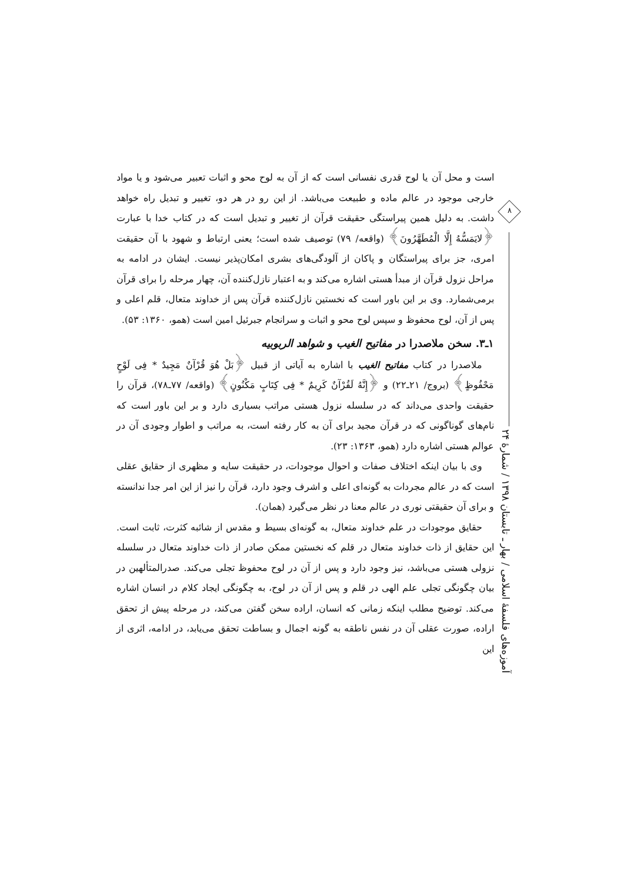است و محل آن یا لوح قدری نفسانی است که از آن به لوح محو و اثبات تعبیر می‌شود و یا مواد خارجی موجود در عالم ماده و طبیعت می‌باشد. از این رو در هر دو، تغییر و تبدیل راه خواهد داشت. به دلیل همین پیراستگی حقیقت قرآن از تغییر و تبدیل است که در کتاب خدا با عبارت ﴿لایَمَسُّهُ إِلَّا الْمُطَهَّرُونَ﴾ (واقعه/ ۷۹) توصیف شده است؛ یعنی ارتباط و شهود با آن حقیقت امری، جز برای پیراستگان و پاکان از آلودگی‌های بشری امکان‌پذیر نیست. ایشان در ادامه به مراحل نزول قرآن از مبدأ هستی اشاره می‌کند و به اعتبار نازل‌کننده آن، چهار مرحله را برای قرآن برمی‌شمارد. وی بر این باور است که نخستین نازل‌کننده قرآن پس از خداوند متعال، قلم اعلی و پس از آن، لوح محفوظ و سپس لوح محو و اثبات و سرانجام جبرئیل امین است (همو، ۱۳۶۰: ۵۳).
۱ـ۳. سخن ملاصدرا در مفاتیح الغیب و شواهد الربوبیه
ملاصدرا در کتاب مفاتیح الغیب با اشاره به آیاتی از قبیل ﴿بَلْ هُوَ قُرْآنٌ مَجِیدٌ * فِی لَوْحٍ مَحْفُوظٍ﴾ (بروج/ ۲۱ـ۲۲) و ﴿إِنَّهُ لَقُرْآنٌ کَرِیمٌ * فِی کِتَابٍ مَکْنُونٍ﴾ (واقعه/ ۷۷ـ۷۸)، قرآن را حقیقت واحدی می‌داند که در سلسله نزول هستی مراتب بسیاری دارد و بر این باور است که نام‌های گوناگونی که در قرآن مجید برای آن به کار رفته است، به مراتب و اطوار وجودی آن در عوالم هستی اشاره دارد (همو، ۱۳۶۳: ۲۳).
وی با بیان اینکه اختلاف صفات و احوال موجودات، در حقیقت سایه و مظهری از حقایق عقلی است که در عالم مجردات به گونه‌ای اعلی و اشرف وجود دارد، قرآن را نیز از این امر جدا ندانسته و برای آن حقیقتی نوری در عالم معنا در نظر می‌گیرد (همان).
حقایق موجودات در علم خداوند متعال، به گونه‌ای بسیط و مقدس از شائبه کثرت، ثابت است. این حقایق از ذات خداوند متعال در قلم که نخستین ممکن صادر از ذات خداوند متعال در سلسله نزولی هستی می‌باشد، نیز وجود دارد و پس از آن در لوح محفوظ تجلی می‌کند. صدرالمتألهین در بیان چگونگی تجلی علم الهی در قلم و پس از آن در لوح، به چگونگی ایجاد کلام در انسان اشاره می‌کند. توضیح مطلب اینکه زمانی که انسان، اراده سخن گفتن می‌کند، در مرحله پیش از تحقق اراده، صورت عقلی آن در نفس ناطقه به گونه اجمال و بساطت تحقق می‌یابد، در ادامه، اثری از این
۸
آموزه‌های فلسفهٔ اسلامی / بهار ـ تابستان ۱۳۹۸ / شمارهٔ ۲۴